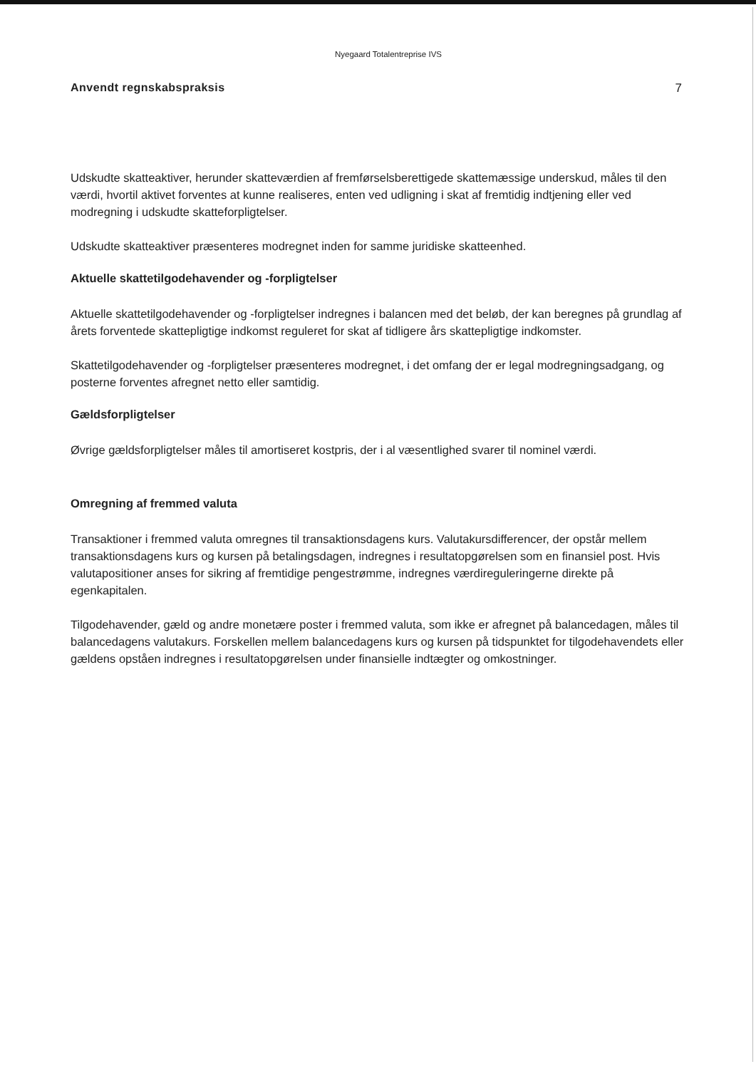Nyegaard Totalentreprise IVS
Anvendt regnskabspraksis 7
Udskudte skatteaktiver, herunder skatteværdien af fremførselsberettigede skattemæssige underskud, måles til den værdi, hvortil aktivet forventes at kunne realiseres, enten ved udligning i skat af fremtidig indtjening eller ved modregning i udskudte skatteforpligtelser.
Udskudte skatteaktiver præsenteres modregnet inden for samme juridiske skatteenhed.
Aktuelle skattetilgodehavender og -forpligtelser
Aktuelle skattetilgodehavender og -forpligtelser indregnes i balancen med det beløb, der kan beregnes på grundlag af årets forventede skattepligtige indkomst reguleret for skat af tidligere års skattepligtige indkomster.
Skattetilgodehavender og -forpligtelser præsenteres modregnet, i det omfang der er legal modregningsadgang, og posterne forventes afregnet netto eller samtidig.
Gældsforpligtelser
Øvrige gældsforpligtelser måles til amortiseret kostpris, der i al væsentlighed svarer til nominel værdi.
Omregning af fremmed valuta
Transaktioner i fremmed valuta omregnes til transaktionsdagens kurs. Valutakursdifferencer, der opstår mellem transaktionsdagens kurs og kursen på betalingsdagen, indregnes i resultatopgørelsen som en finansiel post. Hvis valutapositioner anses for sikring af fremtidige pengestrømme, indregnes værdireguleringerne direkte på egenkapitalen.
Tilgodehavender, gæld og andre monetære poster i fremmed valuta, som ikke er afregnet på balancedagen, måles til balancedagens valutakurs. Forskellen mellem balancedagens kurs og kursen på tidspunktet for tilgodehavendets eller gældens opståen indregnes i resultatopgørelsen under finansielle indtægter og omkostninger.